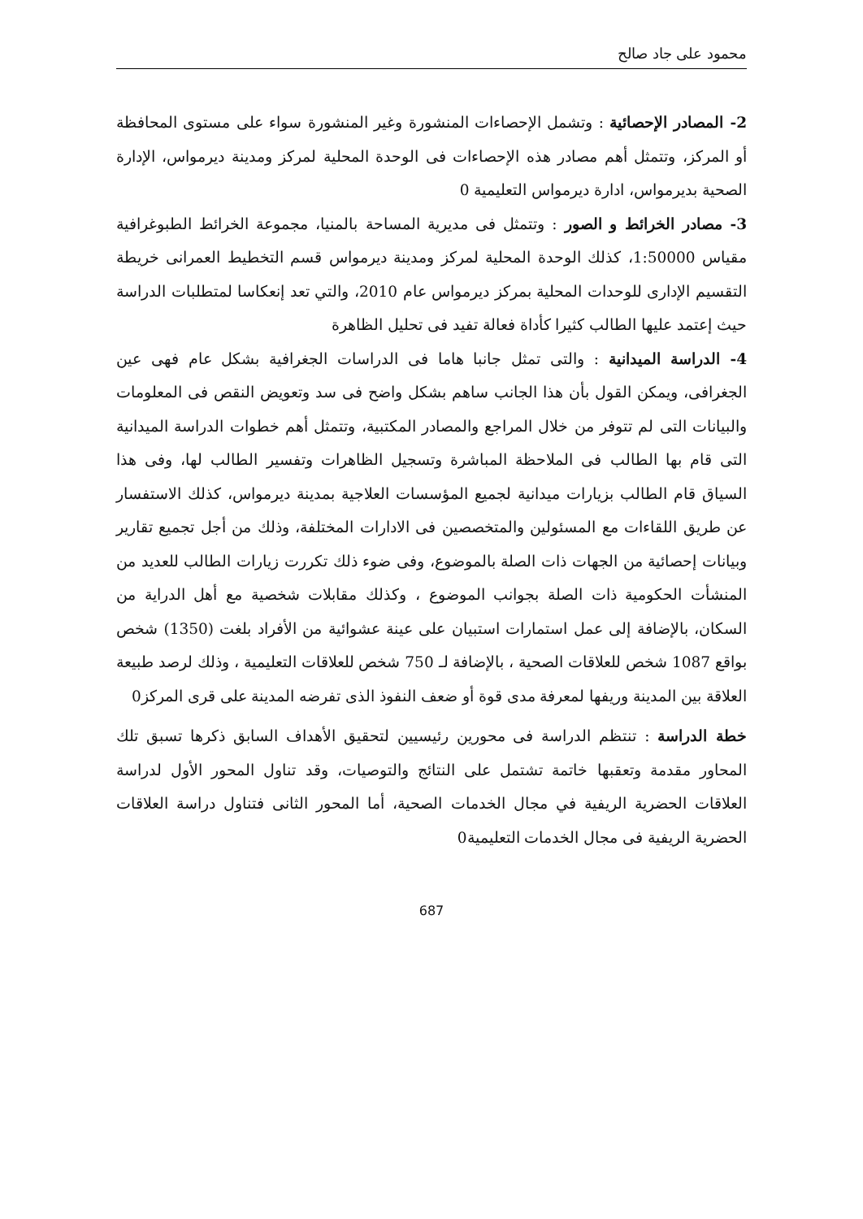محمود على جاد صالح
2- المصادر الإحصائية : وتشمل الإحصاءات المنشورة وغير المنشورة سواء على مستوى المحافظة أو المركز، وتتمثل أهم مصادر هذه الإحصاءات فى الوحدة المحلية لمركز ومدينة ديرمواس، الإدارة الصحية بديرمواس، ادارة ديرمواس التعليمية 0
3- مصادر الخرائط و الصور : وتتمثل فى مديرية المساحة بالمنيا، مجموعة الخرائط الطبوغرافية مقياس 1:50000، كذلك الوحدة المحلية لمركز ومدينة ديرمواس قسم التخطيط العمرانى خريطة التقسيم الإدارى للوحدات المحلية بمركز ديرمواس عام 2010، والتي تعد إنعكاسا لمتطلبات الدراسة حيث إعتمد عليها الطالب كثيرا كأداة فعالة تفيد فى تحليل الظاهرة
4- الدراسة الميدانية : والتى تمثل جانبا هاما فى الدراسات الجغرافية بشكل عام فهى عين الجغرافى، ويمكن القول بأن هذا الجانب ساهم بشكل واضح فى سد وتعويض النقص فى المعلومات والبيانات التى لم تتوفر من خلال المراجع والمصادر المكتبية، وتتمثل أهم خطوات الدراسة الميدانية التى قام بها الطالب فى الملاحظة المباشرة وتسجيل الظاهرات وتفسير الطالب لها، وفى هذا السياق قام الطالب بزيارات ميدانية لجميع المؤسسات العلاجية بمدينة ديرمواس، كذلك الاستفسار عن طريق اللقاءات مع المسئولين والمتخصصين فى الادارات المختلفة، وذلك من أجل تجميع تقارير وبيانات إحصائية من الجهات ذات الصلة بالموضوع، وفى ضوء ذلك تكررت زيارات الطالب للعديد من المنشأت الحكومية ذات الصلة بجوانب الموضوع ، وكذلك مقابلات شخصية مع أهل الدراية من السكان، بالإضافة إلى عمل استمارات استبيان على عينة عشوائية من الأفراد بلغت (1350) شخص بواقع 1087 شخص للعلاقات الصحية ، بالإضافة لـ 750 شخص للعلاقات التعليمية ، وذلك لرصد طبيعة العلاقة بين المدينة وريفها لمعرفة مدى قوة أو ضعف النفوذ الذى تفرضه المدينة على قرى المركز0
خطة الدراسة : تنتظم الدراسة فى محورين رئيسيين لتحقيق الأهداف السابق ذكرها تسبق تلك المحاور مقدمة وتعقبها خاتمة تشتمل على النتائج والتوصيات، وقد تناول المحور الأول لدراسة العلاقات الحضرية الريفية في مجال الخدمات الصحية، أما المحور الثانى فتناول دراسة العلاقات الحضرية الريفية فى مجال الخدمات التعليمية0
687